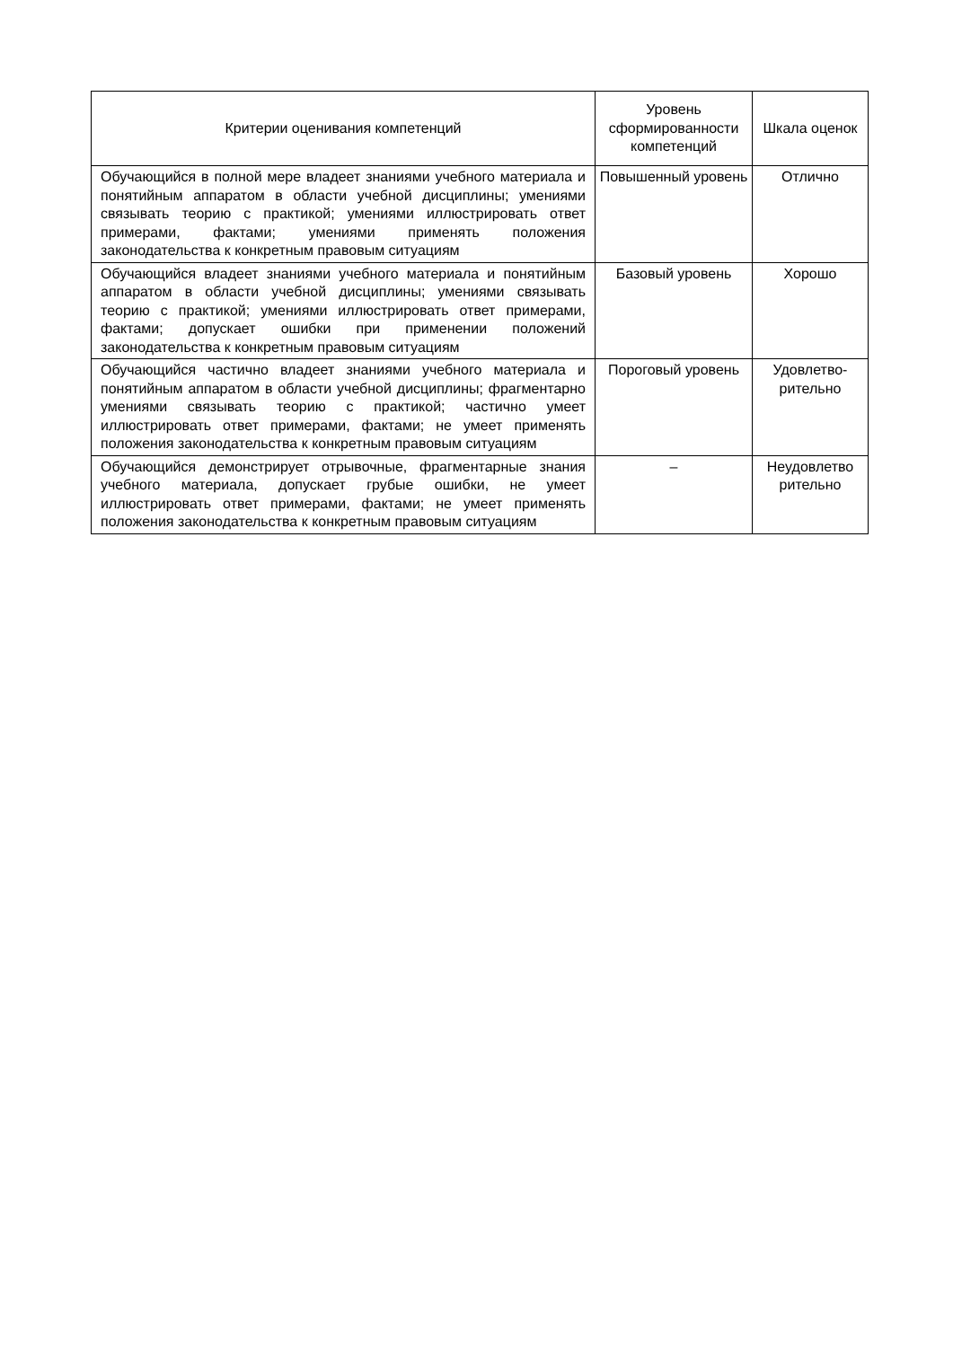| Критерии оценивания компетенций | Уровень сформированности компетенций | Шкала оценок |
| --- | --- | --- |
| Обучающийся в полной мере владеет знаниями учебного материала и понятийным аппаратом в области учебной дисциплины; умениями связывать теорию с практикой; умениями иллюстрировать ответ примерами, фактами; умениями применять положения законодательства к конкретным правовым ситуациям | Повышенный уровень | Отлично |
| Обучающийся владеет знаниями учебного материала и понятийным аппаратом в области учебной дисциплины; умениями связывать теорию с практикой; умениями иллюстрировать ответ примерами, фактами; допускает ошибки при применении положений законодательства к конкретным правовым ситуациям | Базовый уровень | Хорошо |
| Обучающийся частично владеет знаниями учебного материала и понятийным аппаратом в области учебной дисциплины; фрагментарно умениями связывать теорию с практикой; частично умеет иллюстрировать ответ примерами, фактами; не умеет применять положения законодательства к конкретным правовым ситуациям | Пороговый уровень | Удовлетво-рительно |
| Обучающийся демонстрирует отрывочные, фрагментарные знания учебного материала, допускает грубые ошибки, не умеет иллюстрировать ответ примерами, фактами; не умеет применять положения законодательства к конкретным правовым ситуациям | – | Неудовлетво рительно |